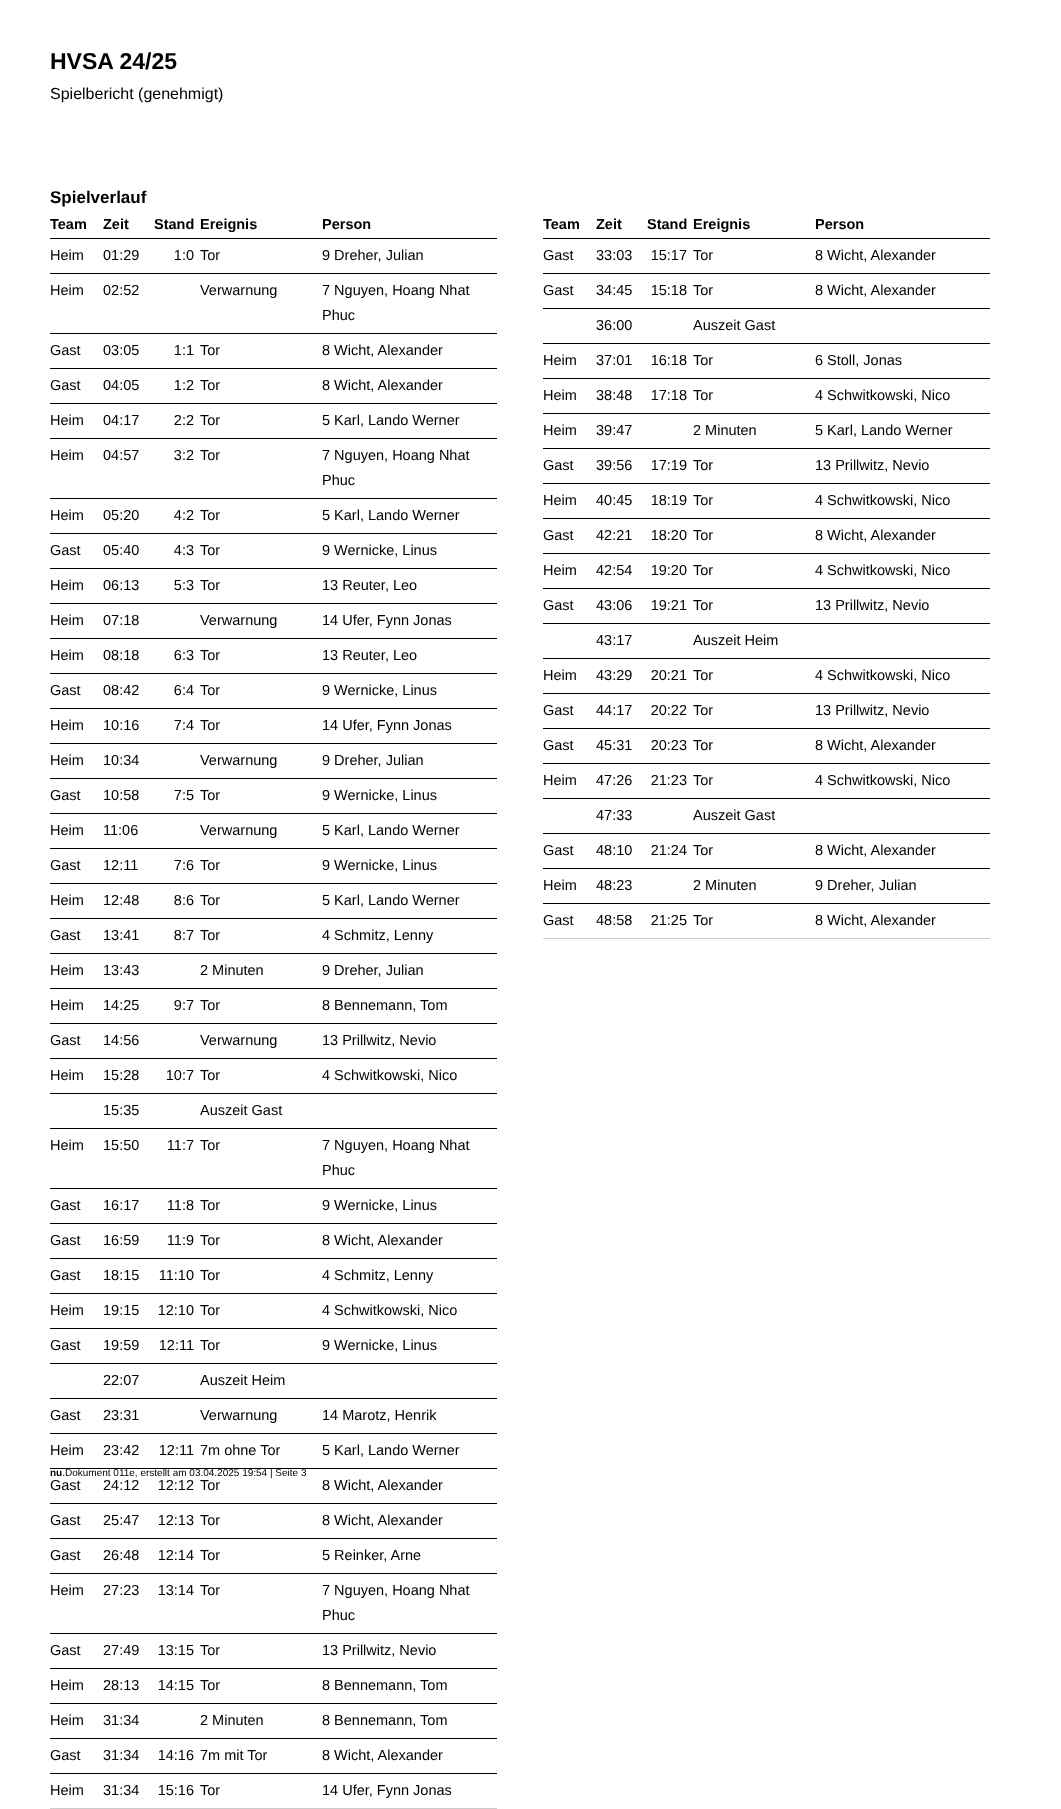HVSA 24/25
Spielbericht (genehmigt)
Spielverlauf
| Team | Zeit | Stand | Ereignis | Person |
| --- | --- | --- | --- | --- |
| Heim | 01:29 | 1:0 | Tor | 9 Dreher, Julian |
| Heim | 02:52 | | Verwarnung | 7 Nguyen, Hoang Nhat Phuc |
| Gast | 03:05 | 1:1 | Tor | 8 Wicht, Alexander |
| Gast | 04:05 | 1:2 | Tor | 8 Wicht, Alexander |
| Heim | 04:17 | 2:2 | Tor | 5 Karl, Lando Werner |
| Heim | 04:57 | 3:2 | Tor | 7 Nguyen, Hoang Nhat Phuc |
| Heim | 05:20 | 4:2 | Tor | 5 Karl, Lando Werner |
| Gast | 05:40 | 4:3 | Tor | 9 Wernicke, Linus |
| Heim | 06:13 | 5:3 | Tor | 13 Reuter, Leo |
| Heim | 07:18 | | Verwarnung | 14 Ufer, Fynn Jonas |
| Heim | 08:18 | 6:3 | Tor | 13 Reuter, Leo |
| Gast | 08:42 | 6:4 | Tor | 9 Wernicke, Linus |
| Heim | 10:16 | 7:4 | Tor | 14 Ufer, Fynn Jonas |
| Heim | 10:34 | | Verwarnung | 9 Dreher, Julian |
| Gast | 10:58 | 7:5 | Tor | 9 Wernicke, Linus |
| Heim | 11:06 | | Verwarnung | 5 Karl, Lando Werner |
| Gast | 12:11 | 7:6 | Tor | 9 Wernicke, Linus |
| Heim | 12:48 | 8:6 | Tor | 5 Karl, Lando Werner |
| Gast | 13:41 | 8:7 | Tor | 4 Schmitz, Lenny |
| Heim | 13:43 | | 2 Minuten | 9 Dreher, Julian |
| Heim | 14:25 | 9:7 | Tor | 8 Bennemann, Tom |
| Gast | 14:56 | | Verwarnung | 13 Prillwitz, Nevio |
| Heim | 15:28 | 10:7 | Tor | 4 Schwitkowski, Nico |
| | 15:35 | | Auszeit Gast | |
| Heim | 15:50 | 11:7 | Tor | 7 Nguyen, Hoang Nhat Phuc |
| Gast | 16:17 | 11:8 | Tor | 9 Wernicke, Linus |
| Gast | 16:59 | 11:9 | Tor | 8 Wicht, Alexander |
| Gast | 18:15 | 11:10 | Tor | 4 Schmitz, Lenny |
| Heim | 19:15 | 12:10 | Tor | 4 Schwitkowski, Nico |
| Gast | 19:59 | 12:11 | Tor | 9 Wernicke, Linus |
| | 22:07 | | Auszeit Heim | |
| Gast | 23:31 | | Verwarnung | 14 Marotz, Henrik |
| Heim | 23:42 | 12:11 | 7m ohne Tor | 5 Karl, Lando Werner |
| Gast | 24:12 | 12:12 | Tor | 8 Wicht, Alexander |
| Gast | 25:47 | 12:13 | Tor | 8 Wicht, Alexander |
| Gast | 26:48 | 12:14 | Tor | 5 Reinker, Arne |
| Heim | 27:23 | 13:14 | Tor | 7 Nguyen, Hoang Nhat Phuc |
| Gast | 27:49 | 13:15 | Tor | 13 Prillwitz, Nevio |
| Heim | 28:13 | 14:15 | Tor | 8 Bennemann, Tom |
| Heim | 31:34 | | 2 Minuten | 8 Bennemann, Tom |
| Gast | 31:34 | 14:16 | 7m mit Tor | 8 Wicht, Alexander |
| Heim | 31:34 | 15:16 | Tor | 14 Ufer, Fynn Jonas |
| Team | Zeit | Stand | Ereignis | Person |
| --- | --- | --- | --- | --- |
| Gast | 33:03 | 15:17 | Tor | 8 Wicht, Alexander |
| Gast | 34:45 | 15:18 | Tor | 8 Wicht, Alexander |
| | 36:00 | | Auszeit Gast | |
| Heim | 37:01 | 16:18 | Tor | 6 Stoll, Jonas |
| Heim | 38:48 | 17:18 | Tor | 4 Schwitkowski, Nico |
| Heim | 39:47 | | 2 Minuten | 5 Karl, Lando Werner |
| Gast | 39:56 | 17:19 | Tor | 13 Prillwitz, Nevio |
| Heim | 40:45 | 18:19 | Tor | 4 Schwitkowski, Nico |
| Gast | 42:21 | 18:20 | Tor | 8 Wicht, Alexander |
| Heim | 42:54 | 19:20 | Tor | 4 Schwitkowski, Nico |
| Gast | 43:06 | 19:21 | Tor | 13 Prillwitz, Nevio |
| | 43:17 | | Auszeit Heim | |
| Heim | 43:29 | 20:21 | Tor | 4 Schwitkowski, Nico |
| Gast | 44:17 | 20:22 | Tor | 13 Prillwitz, Nevio |
| Gast | 45:31 | 20:23 | Tor | 8 Wicht, Alexander |
| Heim | 47:26 | 21:23 | Tor | 4 Schwitkowski, Nico |
| | 47:33 | | Auszeit Gast | |
| Gast | 48:10 | 21:24 | Tor | 8 Wicht, Alexander |
| Heim | 48:23 | | 2 Minuten | 9 Dreher, Julian |
| Gast | 48:58 | 21:25 | Tor | 8 Wicht, Alexander |
nu.Dokument 011e, erstellt am 03.04.2025 19:54 | Seite 3